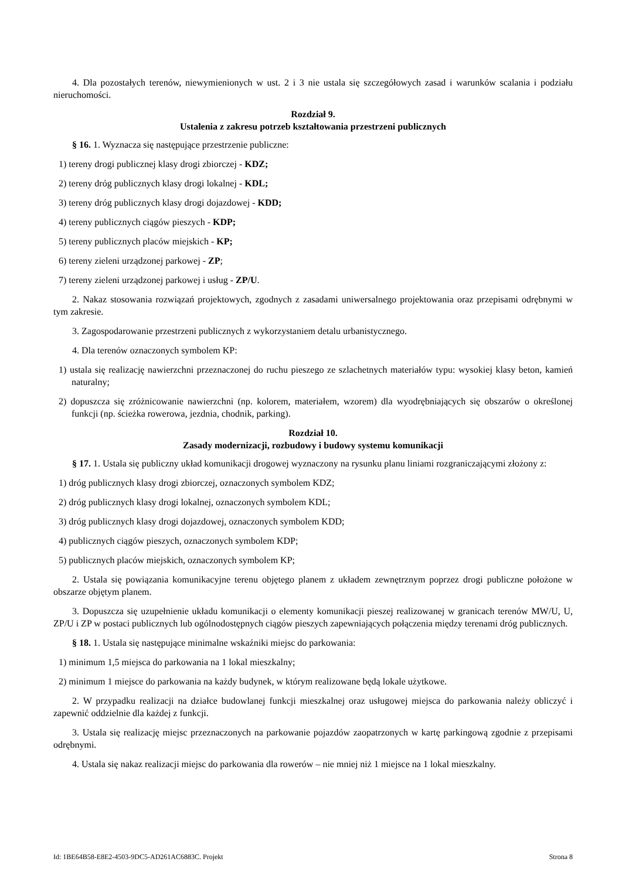4. Dla pozostałych terenów, niewymienionych w ust. 2 i 3 nie ustala się szczegółowych zasad i warunków scalania i podziału nieruchomości.
Rozdział 9.
Ustalenia z zakresu potrzeb kształtowania przestrzeni publicznych
§ 16. 1. Wyznacza się następujące przestrzenie publiczne:
1) tereny drogi publicznej klasy drogi zbiorczej - KDZ;
2) tereny dróg publicznych klasy drogi lokalnej - KDL;
3) tereny dróg publicznych klasy drogi dojazdowej - KDD;
4) tereny publicznych ciągów pieszych - KDP;
5) tereny publicznych placów miejskich - KP;
6) tereny zieleni urządzonej parkowej - ZP;
7) tereny zieleni urządzonej parkowej i usług - ZP/U.
2. Nakaz stosowania rozwiązań projektowych, zgodnych z zasadami uniwersalnego projektowania oraz przepisami odrębnymi w tym zakresie.
3. Zagospodarowanie przestrzeni publicznych z wykorzystaniem detalu urbanistycznego.
4. Dla terenów oznaczonych symbolem KP:
1) ustala się realizację nawierzchni przeznaczonej do ruchu pieszego ze szlachetnych materiałów typu: wysokiej klasy beton, kamień naturalny;
2) dopuszcza się zróżnicowanie nawierzchni (np. kolorem, materiałem, wzorem) dla wyodrębniających się obszarów o określonej funkcji (np. ścieżka rowerowa, jezdnia, chodnik, parking).
Rozdział 10.
Zasady modernizacji, rozbudowy i budowy systemu komunikacji
§ 17. 1. Ustala się publiczny układ komunikacji drogowej wyznaczony na rysunku planu liniami rozgraniczającymi złożony z:
1) dróg publicznych klasy drogi zbiorczej, oznaczonych symbolem KDZ;
2) dróg publicznych klasy drogi lokalnej, oznaczonych symbolem KDL;
3) dróg publicznych klasy drogi dojazdowej, oznaczonych symbolem KDD;
4) publicznych ciągów pieszych, oznaczonych symbolem KDP;
5) publicznych placów miejskich, oznaczonych symbolem KP;
2. Ustala się powiązania komunikacyjne terenu objętego planem z układem zewnętrznym poprzez drogi publiczne położone w obszarze objętym planem.
3. Dopuszcza się uzupełnienie układu komunikacji o elementy komunikacji pieszej realizowanej w granicach terenów MW/U, U, ZP/U i ZP w postaci publicznych lub ogólnodostępnych ciągów pieszych zapewniających połączenia między terenami dróg publicznych.
§ 18. 1. Ustala się następujące minimalne wskaźniki miejsc do parkowania:
1) minimum 1,5 miejsca do parkowania na 1 lokal mieszkalny;
2) minimum 1 miejsce do parkowania na każdy budynek, w którym realizowane będą lokale użytkowe.
2. W przypadku realizacji na działce budowlanej funkcji mieszkalnej oraz usługowej miejsca do parkowania należy obliczyć i zapewnić oddzielnie dla każdej z funkcji.
3. Ustala się realizację miejsc przeznaczonych na parkowanie pojazdów zaopatrzonych w kartę parkingową zgodnie z przepisami odrębnymi.
4. Ustala się nakaz realizacji miejsc do parkowania dla rowerów – nie mniej niż 1 miejsce na 1 lokal mieszkalny.
Id: 1BE64B58-E8E2-4503-9DC5-AD261AC6883C. Projekt Strona 8